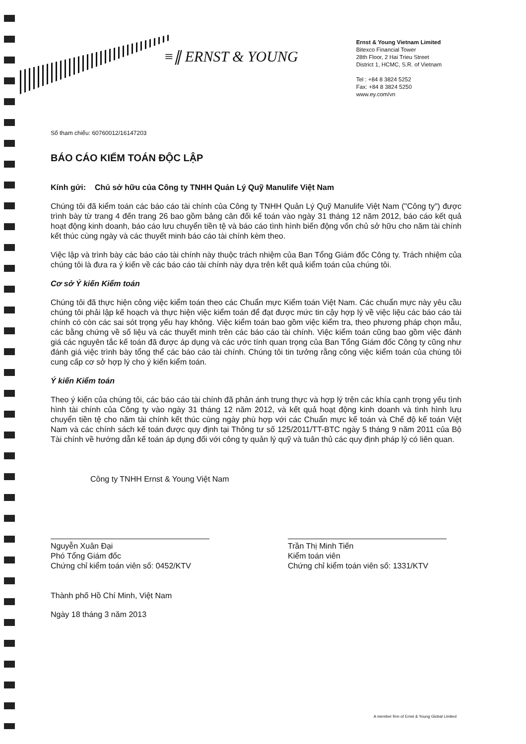≡∥ ERNST & YOUNG
Ernst & Young Vietnam Limited
Bitexco Financial Tower
28th Floor, 2 Hai Trieu Street
District 1, HCMC, S.R. of Vietnam
Tel : +84 8 3824 5252
Fax: +84 8 3824 5250
www.ey.com/vn
Số tham chiếu: 60760012/16147203
BÁO CÁO KIỂM TOÁN ĐỘC LẬP
Kính gửi: Chủ sở hữu của Công ty TNHH Quản Lý Quỹ Manulife Việt Nam
Chúng tôi đã kiểm toán các báo cáo tài chính của Công ty TNHH Quản Lý Quỹ Manulife Việt Nam ("Công ty") được trình bày từ trang 4 đến trang 26 bao gồm bảng cân đối kế toán vào ngày 31 tháng 12 năm 2012, báo cáo kết quả hoạt động kinh doanh, báo cáo lưu chuyển tiền tệ và báo cáo tình hình biến động vốn chủ sở hữu cho năm tài chính kết thúc cùng ngày và các thuyết minh báo cáo tài chính kèm theo.
Việc lập và trình bày các báo cáo tài chính này thuộc trách nhiệm của Ban Tổng Giám đốc Công ty. Trách nhiệm của chúng tôi là đưa ra ý kiến về các báo cáo tài chính này dựa trên kết quả kiểm toán của chúng tôi.
Cơ sở Ý kiến Kiểm toán
Chúng tôi đã thực hiện công việc kiểm toán theo các Chuẩn mực Kiểm toán Việt Nam. Các chuẩn mực này yêu cầu chúng tôi phải lập kế hoạch và thực hiện việc kiểm toán để đạt được mức tin cậy hợp lý về việc liệu các báo cáo tài chính có còn các sai sót trọng yếu hay không. Việc kiểm toán bao gồm việc kiểm tra, theo phương pháp chọn mẫu, các bằng chứng về số liệu và các thuyết minh trên các báo cáo tài chính. Việc kiểm toán cũng bao gồm việc đánh giá các nguyên tắc kế toán đã được áp dụng và các ước tính quan trọng của Ban Tổng Giám đốc Công ty cũng như đánh giá việc trình bày tổng thể các báo cáo tài chính. Chúng tôi tin tưởng rằng công việc kiểm toán của chúng tôi cung cấp cơ sở hợp lý cho ý kiến kiểm toán.
Ý kiến Kiểm toán
Theo ý kiến của chúng tôi, các báo cáo tài chính đã phản ánh trung thực và hợp lý trên các khía cạnh trọng yếu tình hình tài chính của Công ty vào ngày 31 tháng 12 năm 2012, và kết quả hoạt động kinh doanh và tình hình lưu chuyển tiền tệ cho năm tài chính kết thúc cùng ngày phù hợp với các Chuẩn mực kế toán và Chế độ kế toán Việt Nam và các chính sách kế toán được quy định tại Thông tư số 125/2011/TT-BTC ngày 5 tháng 9 năm 2011 của Bộ Tài chính về hướng dẫn kế toán áp dụng đối với công ty quản lý quỹ và tuân thủ các quy định pháp lý có liên quan.
Công ty TNHH Ernst & Young Việt Nam
Nguyễn Xuân Đại
Phó Tổng Giám đốc
Chứng chỉ kiểm toán viên số: 0452/KTV
Trần Thị Minh Tiến
Kiểm toán viên
Chứng chỉ kiểm toán viên số: 1331/KTV
Thành phố Hồ Chí Minh, Việt Nam
Ngày 18 tháng 3 năm 2013
A member firm of Ernst & Young Global Limited